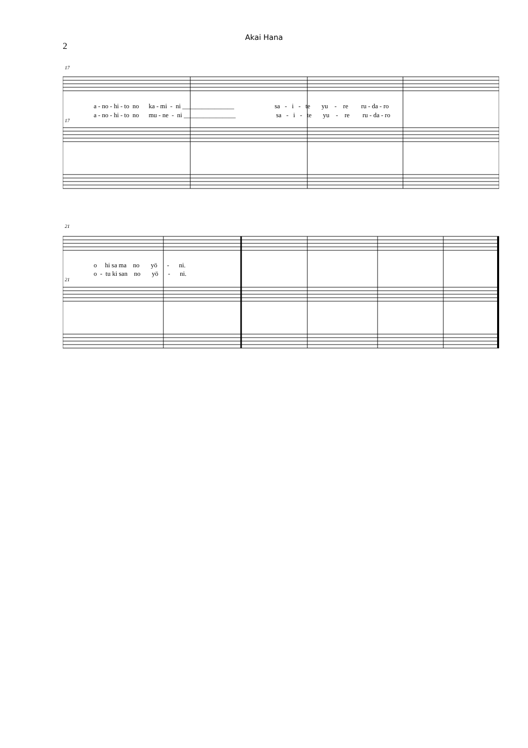Akai Hana
2
17
a - no - hi - to no ka - mi - ni ________________ sa - i - te yu - re ru - da - ro
a - no - hi - to no mu - ne - ni ________________ sa - i - te yu - re ru - da - ro
17
21
o hi sa ma no yö - ni.
o - tu ki san no yö - ni.
21